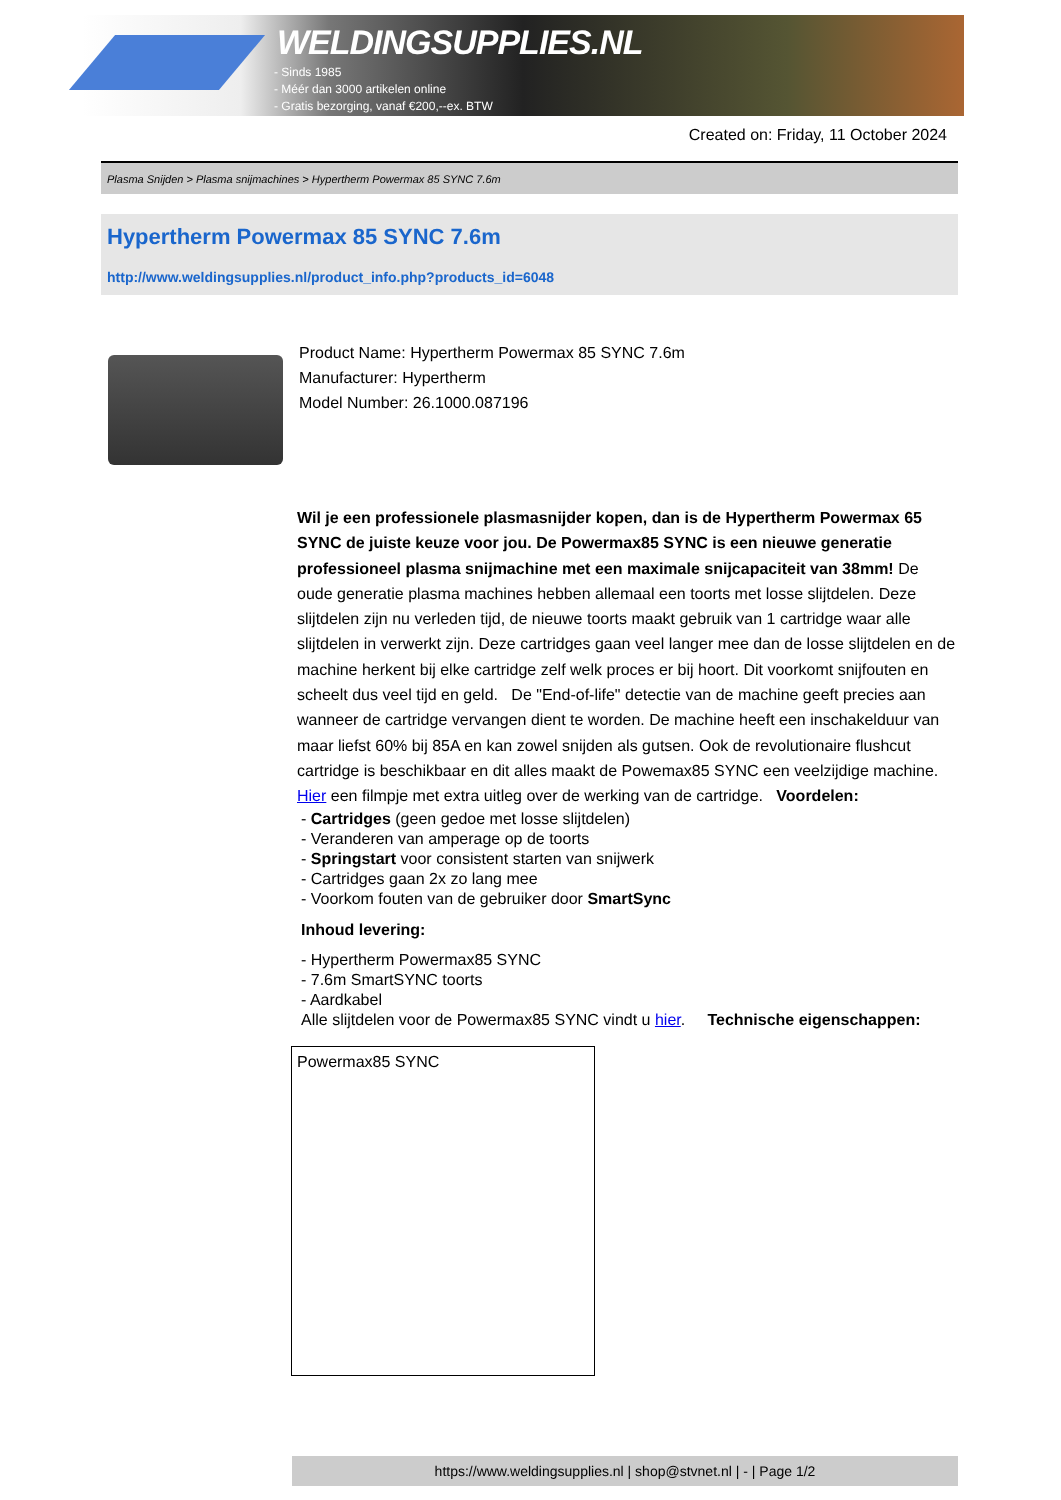WELDINGSUPPLIES.NL
- Sinds 1985
- Méér dan 3000 artikelen online
- Gratis bezorging, vanaf €200,--ex. BTW
Created on: Friday, 11 October 2024
Plasma Snijden > Plasma snijmachines > Hypertherm Powermax 85 SYNC 7.6m
Hypertherm Powermax 85 SYNC 7.6m
http://www.weldingsupplies.nl/product_info.php?products_id=6048
Product Name: Hypertherm Powermax 85 SYNC 7.6m
Manufacturer: Hypertherm
Model Number: 26.1000.087196
Wil je een professionele plasmasnijder kopen, dan is de Hypertherm Powermax 65 SYNC de juiste keuze voor jou. De Powermax85 SYNC is een nieuwe generatie professioneel plasma snijmachine met een maximale snijcapaciteit van 38mm! De oude generatie plasma machines hebben allemaal een toorts met losse slijtdelen. Deze slijtdelen zijn nu verleden tijd, de nieuwe toorts maakt gebruik van 1 cartridge waar alle slijtdelen in verwerkt zijn. Deze cartridges gaan veel langer mee dan de losse slijtdelen en de machine herkent bij elke cartridge zelf welk proces er bij hoort. Dit voorkomt snijfouten en scheelt dus veel tijd en geld. De "End-of-life" detectie van de machine geeft precies aan wanneer de cartridge vervangen dient te worden. De machine heeft een inschakelduur van maar liefst 60% bij 85A en kan zowel snijden als gutsen. Ook de revolutionaire flushcut cartridge is beschikbaar en dit alles maakt de Powemax85 SYNC een veelzijdige machine. Hier een filmpje met extra uitleg over de werking van de cartridge. Voordelen:
- Cartridges (geen gedoe met losse slijtdelen)
- Veranderen van amperage op de toorts
- Springstart voor consistent starten van snijwerk
- Cartridges gaan 2x zo lang mee
- Voorkom fouten van de gebruiker door SmartSync
Inhoud levering:
- Hypertherm Powermax85 SYNC
- 7.6m SmartSYNC toorts
- Aardkabel
Alle slijtdelen voor de Powermax85 SYNC vindt u hier. Technische eigenschappen:
| Powermax85 SYNC |
https://www.weldingsupplies.nl | shop@stvnet.nl | - | Page 1/2